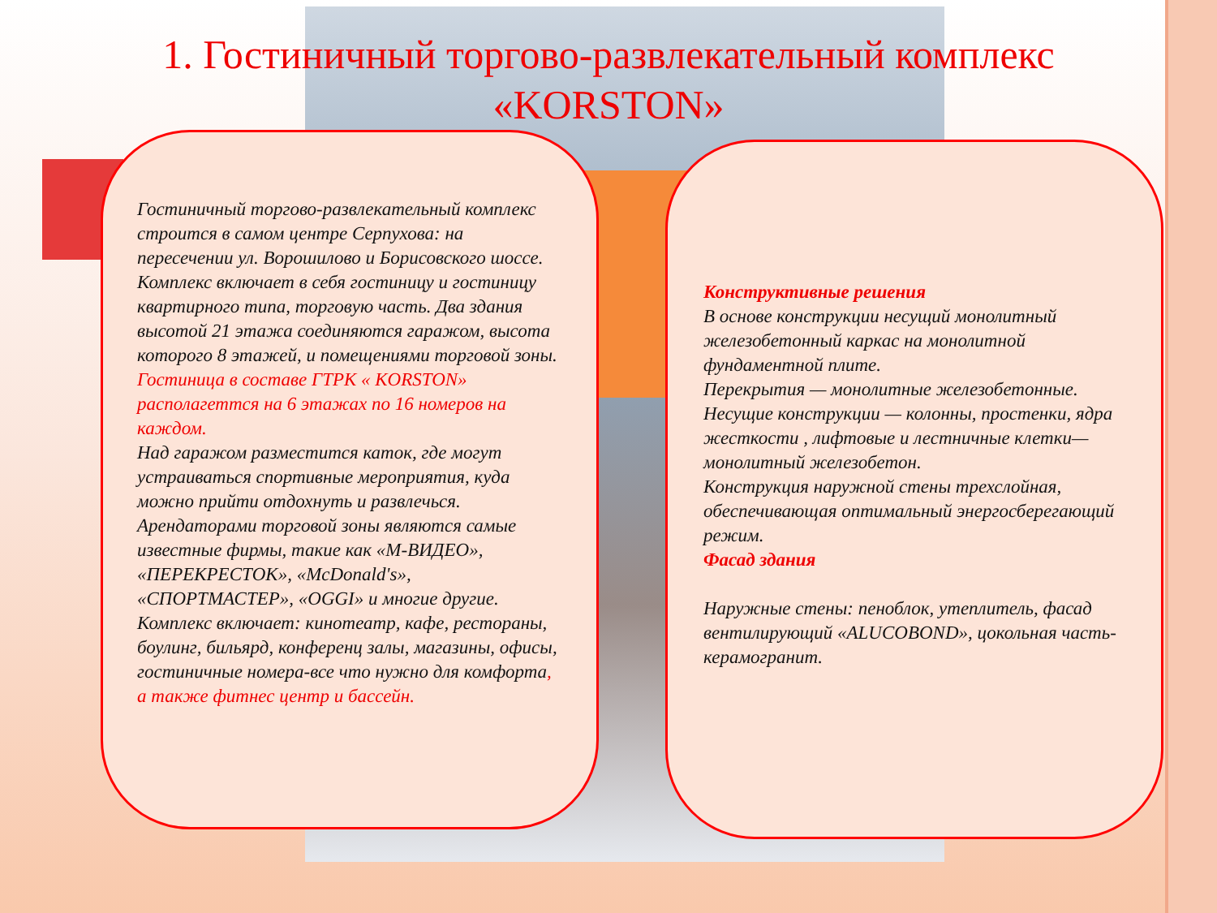1. Гостиничный торгово-развлекательный комплекс
«KORSTON»
Гостиничный торгово-развлекательный комплекс строится в самом центре Серпухова: на пересечении ул. Ворошилово и Борисовского шоссе. Комплекс включает в себя гостиницу и гостиницу квартирного типа, торговую часть. Два здания высотой 21 этажа соединяются гаражом, высота которого 8 этажей, и помещениями торговой зоны. Гостиница в составе ГТРК « KORSTON» располагеттся на 6 этажах по 16 номеров на каждом.
Над гаражом разместится каток, где могут устраиваться спортивные мероприятия, куда можно прийти отдохнуть и развлечься.
Арендаторами торговой зоны являются самые известные фирмы, такие как «М-ВИДЕО», «ПЕРЕКРЕСТОК», «McDonald's», «СПОРТМАСТЕР», «OGGI» и многие другие.
Комплекс включает: кинотеатр, кафе, рестораны, боулинг, бильярд, конференц залы, магазины, офисы, гостиничные номера-все что нужно для комфорта, а также фитнес центр и бассейн.
Конструктивные решения
В основе конструкции несущий монолитный железобетонный каркас на монолитной фундаментной плите.
Перекрытия — монолитные железобетонные.
Несущие конструкции — колонны, простенки, ядра жесткости , лифтовые и лестничные клетки— монолитный железобетон.
Конструкция наружной стены трехслойная, обеспечивающая оптимальный энергосберегающий режим.
Фасад здания
Наружные стены: пеноблок, утеплитель, фасад вентилирующий «ALUCOBOND», цокольная часть- керамогранит.